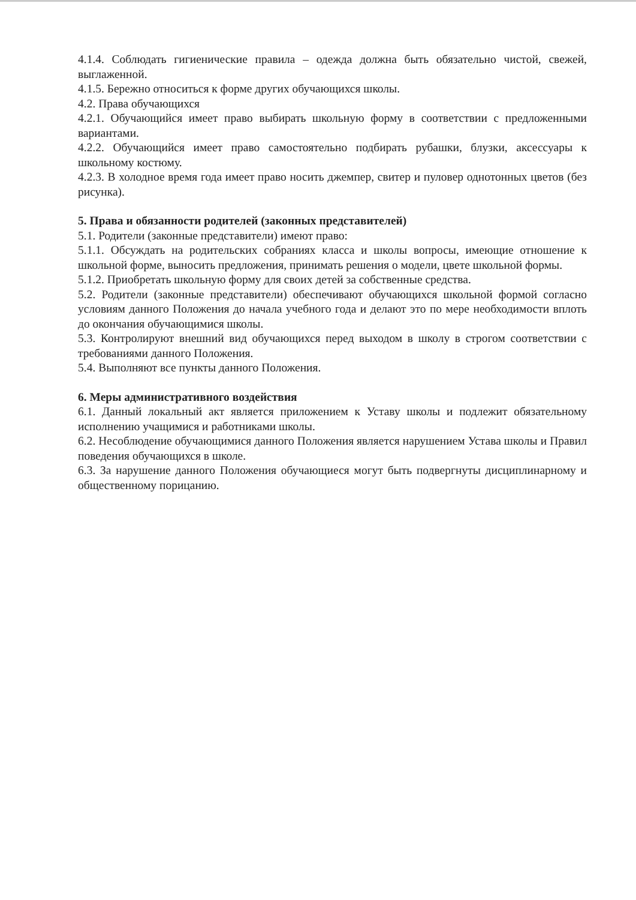4.1.4. Соблюдать гигиенические правила – одежда должна быть обязательно чистой, свежей, выглаженной.
4.1.5. Бережно относиться к форме других обучающихся школы.
4.2. Права обучающихся
4.2.1. Обучающийся имеет право выбирать школьную форму в соответствии с предложенными вариантами.
4.2.2. Обучающийся имеет право самостоятельно подбирать рубашки, блузки, аксессуары к школьному костюму.
4.2.3. В холодное время года имеет право носить джемпер, свитер и пуловер однотонных цветов (без рисунка).
5. Права и обязанности родителей (законных представителей)
5.1. Родители (законные представители) имеют право:
5.1.1. Обсуждать на родительских собраниях класса и школы вопросы, имеющие отношение к школьной форме, выносить предложения, принимать решения о модели, цвете школьной формы.
5.1.2. Приобретать школьную форму для своих детей за собственные средства.
5.2. Родители (законные представители) обеспечивают обучающихся школьной формой согласно условиям данного Положения до начала учебного года и делают это по мере необходимости вплоть до окончания обучающимися школы.
5.3. Контролируют внешний вид обучающихся перед выходом в школу в строгом соответствии с требованиями данного Положения.
5.4. Выполняют все пункты данного Положения.
6. Меры административного воздействия
6.1. Данный локальный акт является приложением к Уставу школы и подлежит обязательному исполнению учащимися и работниками школы.
6.2. Несоблюдение обучающимися данного Положения является нарушением Устава школы и Правил поведения обучающихся в школе.
6.3. За нарушение данного Положения обучающиеся могут быть подвергнуты дисциплинарному и общественному порицанию.